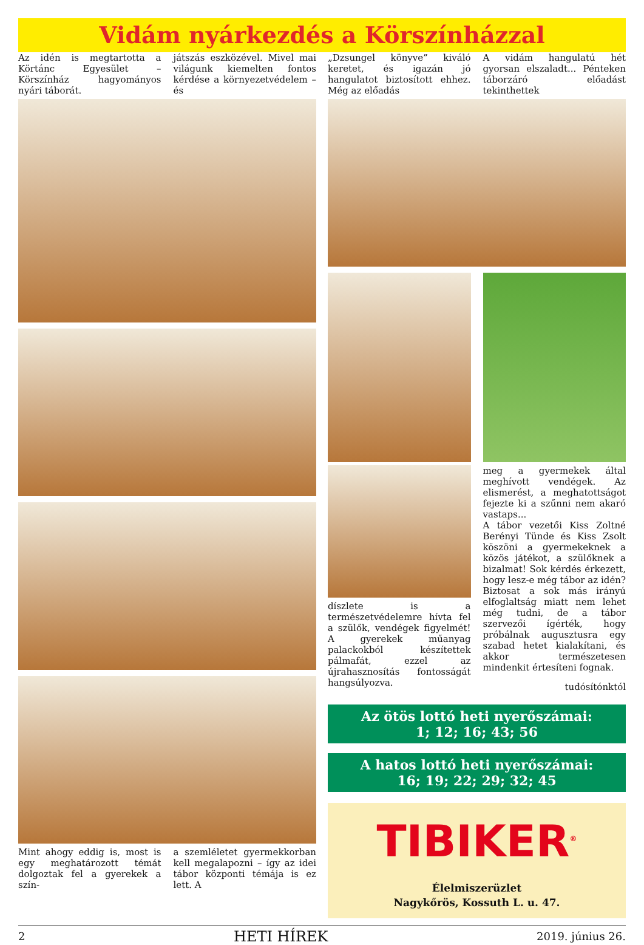Vidám nyárkezdés a Körszínházzal
Az idén is megtartotta a Körtánc Egyesület – Körszínház hagyományos nyári táborát.
játszás eszközével. Mivel mai világunk kiemelten fontos kérdése a környezetvédelem – és
Mint ahogy eddig is, most is egy meghatározott témát dolgoztak fel a gyerekek a szín-
a szemléletet gyermekkorban kell megalapozni – így az idei tábor központi témája is ez lett. A
„Dzsungel könyve” kiváló keretet, és igazán jó hangulatot biztosított ehhez. Még az előadás
A vidám hangulatú hét gyorsan elszaladt... Pénteken táborzáró előadást tekinthettek
díszlete is a természetvédelemre hívta fel a szülők, vendégek figyelmét! A gyerekek műanyag palackokból készítettek pálmafát, ezzel az újrahasznosítás fontosságát hangsúlyozva.
meg a gyermekek által meghívott vendégek. Az elismerést, a meghatottságot fejezte ki a szűnni nem akaró vastaps...
A tábor vezetői Kiss Zoltné Berényi Tünde és Kiss Zsolt köszöni a gyermekeknek a közös játékot, a szülőknek a bizalmat! Sok kérdés érkezett, hogy lesz-e még tábor az idén? Biztosat a sok más irányú elfoglaltság miatt nem lehet még tudni, de a tábor szervezői ígérték, hogy próbálnak augusztusra egy szabad hetet kialakítani, és akkor természetesen mindenkit értesíteni fognak.
tudósítónktól
Az ötös lottó heti nyerőszámai:
1; 12; 16; 43; 56
A hatos lottó heti nyerőszámai:
16; 19; 22; 29; 32; 45
TIBIKER<sup>®</sup>
Élelmiszerüzlet
Nagykőrös, Kossuth L. u. 47.
2 HETI HÍREK 2019. június 26.